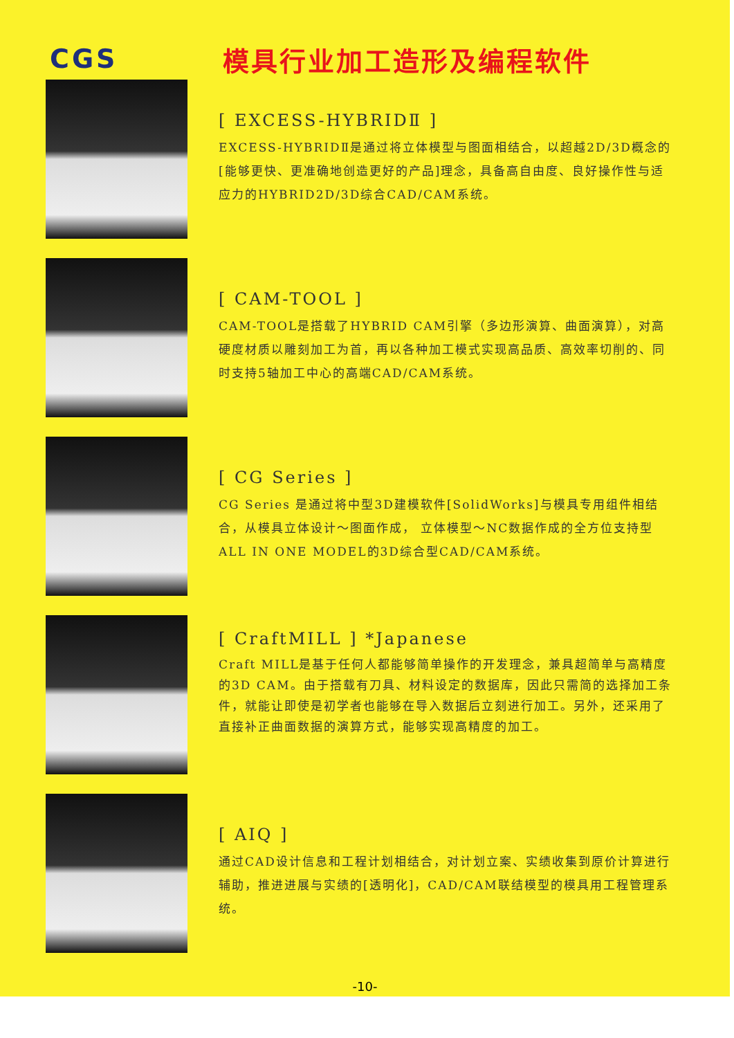CGS 模具行业加工造形及编程软件
[ EXCESS-HYBRIDⅡ ]
EXCESS-HYBRIDⅡ是通过将立体模型与图面相结合，以超越2D/3D概念的[能够更快、更准确地创造更好的产品]理念，具备高自由度、良好操作性与适应力的HYBRID2D/3D综合CAD/CAM系统。
[ CAM-TOOL ]
CAM-TOOL是搭载了HYBRID CAM引擎（多边形演算、曲面演算），对高硬度材质以雕刻加工为首，再以各种加工模式实现高品质、高效率切削的、同时支持5轴加工中心的高端CAD/CAM系统。
[ CG Series ]
CG Series 是通过将中型3D建模软件[SolidWorks]与模具专用组件相结合，从模具立体设计～图面作成， 立体模型～NC数据作成的全方位支持型ALL IN ONE MODEL的3D综合型CAD/CAM系统。
[ CraftMILL ] *Japanese
Craft MILL是基于任何人都能够简单操作的开发理念，兼具超简单与高精度的3D CAM。由于搭载有刀具、材料设定的数据库，因此只需简的选择加工条件，就能让即使是初学者也能够在导入数据后立刻进行加工。另外，还采用了直接补正曲面数据的演算方式，能够实现高精度的加工。
[ AIQ ]
通过CAD设计信息和工程计划相结合，对计划立案、实绩收集到原价计算进行辅助，推进进展与实绩的[透明化]，CAD/CAM联结模型的模具用工程管理系统。
-10-